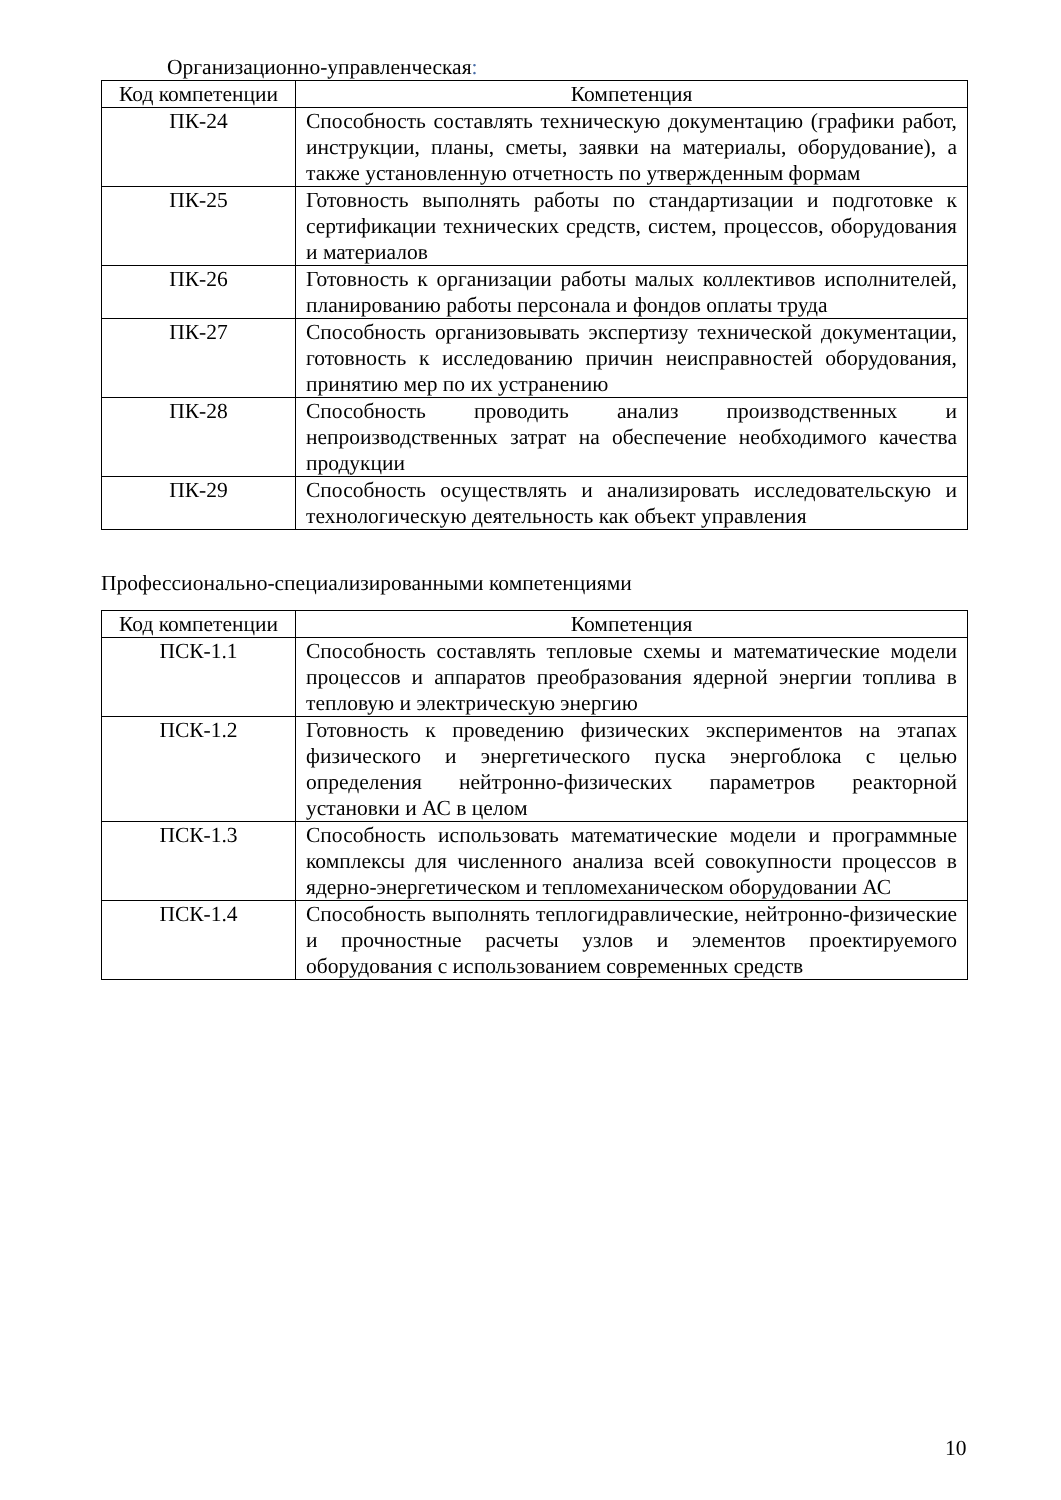Организационно-управленческая:
| Код компетенции | Компетенция |
| --- | --- |
| ПК-24 | Способность составлять техническую документацию (графики работ, инструкции, планы, сметы, заявки на материалы, оборудование), а также установленную отчетность по утвержденным формам |
| ПК-25 | Готовность выполнять работы по стандартизации и подготовке к сертификации технических средств, систем, процессов, оборудования и материалов |
| ПК-26 | Готовность к организации работы малых коллективов исполнителей, планированию работы персонала и фондов оплаты труда |
| ПК-27 | Способность организовывать экспертизу технической документации, готовность к исследованию причин неисправностей оборудования, принятию мер по их устранению |
| ПК-28 | Способность проводить анализ производственных и непроизводственных затрат на обеспечение необходимого качества продукции |
| ПК-29 | Способность осуществлять и анализировать исследовательскую и технологическую деятельность как объект управления |
Профессионально-специализированными компетенциями
| Код компетенции | Компетенция |
| --- | --- |
| ПСК-1.1 | Способность составлять тепловые схемы и математические модели процессов и аппаратов преобразования ядерной энергии топлива в тепловую и электрическую энергию |
| ПСК-1.2 | Готовность к проведению физических экспериментов на этапах физического и энергетического пуска энергоблока с целью определения нейтронно-физических параметров реакторной установки и АС в целом |
| ПСК-1.3 | Способность использовать математические модели и программные комплексы для численного анализа всей совокупности процессов в ядерно-энергетическом и тепломеханическом оборудовании АС |
| ПСК-1.4 | Способность выполнять теплогидравлические, нейтронно-физические и прочностные расчеты узлов и элементов проектируемого оборудования с использованием современных средств |
10